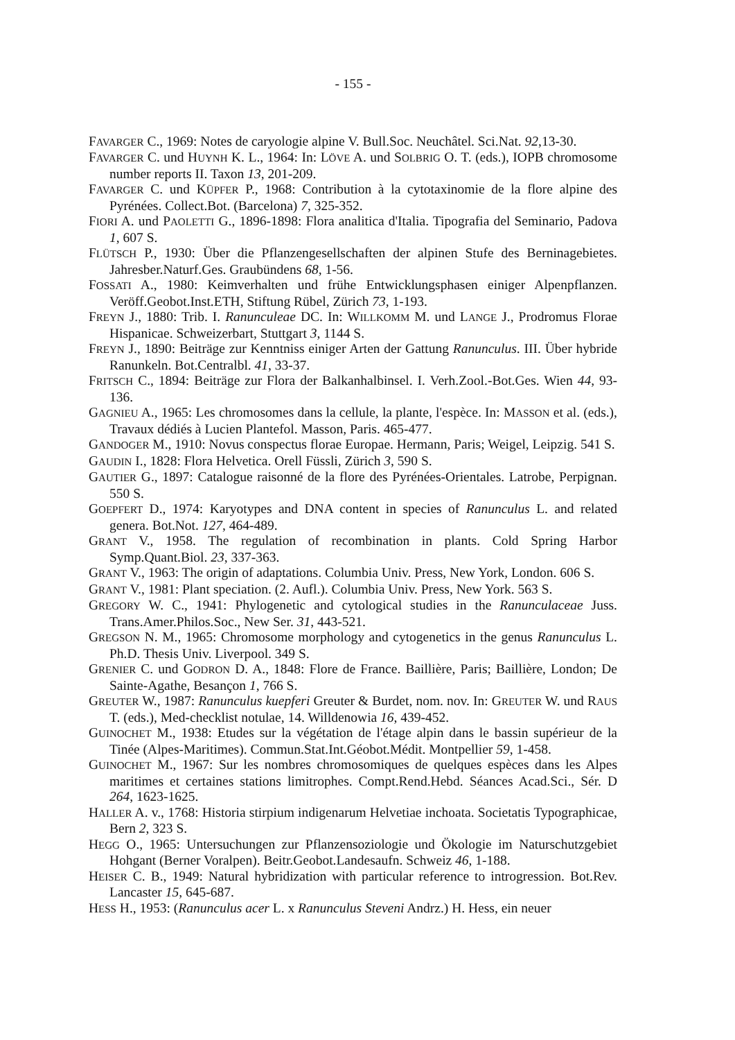- 155 -
FAVARGER C., 1969: Notes de caryologie alpine V. Bull.Soc. Neuchâtel. Sci.Nat. 92,13-30.
FAVARGER C. und HUYNH K. L., 1964: In: LÖVE A. und SOLBRIG O. T. (eds.), IOPB chromosome number reports II. Taxon 13, 201-209.
FAVARGER C. und KÜPFER P., 1968: Contribution à la cytotaxinomie de la flore alpine des Pyrénées. Collect.Bot. (Barcelona) 7, 325-352.
FIORI A. und PAOLETTI G., 1896-1898: Flora analitica d'Italia. Tipografia del Seminario, Padova 1, 607 S.
FLÜTSCH P., 1930: Über die Pflanzengesellschaften der alpinen Stufe des Berninagebietes. Jahresber.Naturf.Ges. Graubündens 68, 1-56.
FOSSATI A., 1980: Keimverhalten und frühe Entwicklungsphasen einiger Alpenpflanzen. Veröff.Geobot.Inst.ETH, Stiftung Rübel, Zürich 73, 1-193.
FREYN J., 1880: Trib. I. Ranunculeae DC. In: WILLKOMM M. und LANGE J., Prodromus Florae Hispanicae. Schweizerbart, Stuttgart 3, 1144 S.
FREYN J., 1890: Beiträge zur Kenntniss einiger Arten der Gattung Ranunculus. III. Über hybride Ranunkeln. Bot.Centralbl. 41, 33-37.
FRITSCH C., 1894: Beiträge zur Flora der Balkanhalbinsel. I. Verh.Zool.-Bot.Ges. Wien 44, 93-136.
GAGNIEU A., 1965: Les chromosomes dans la cellule, la plante, l'espèce. In: MASSON et al. (eds.), Travaux dédiés à Lucien Plantefol. Masson, Paris. 465-477.
GANDOGER M., 1910: Novus conspectus florae Europae. Hermann, Paris; Weigel, Leipzig. 541 S.
GAUDIN I., 1828: Flora Helvetica. Orell Füssli, Zürich 3, 590 S.
GAUTIER G., 1897: Catalogue raisonné de la flore des Pyrénées-Orientales. Latrobe, Perpignan. 550 S.
GOEPFERT D., 1974: Karyotypes and DNA content in species of Ranunculus L. and related genera. Bot.Not. 127, 464-489.
GRANT V., 1958. The regulation of recombination in plants. Cold Spring Harbor Symp.Quant.Biol. 23, 337-363.
GRANT V., 1963: The origin of adaptations. Columbia Univ. Press, New York, London. 606 S.
GRANT V., 1981: Plant speciation. (2. Aufl.). Columbia Univ. Press, New York. 563 S.
GREGORY W. C., 1941: Phylogenetic and cytological studies in the Ranunculaceae Juss. Trans.Amer.Philos.Soc., New Ser. 31, 443-521.
GREGSON N. M., 1965: Chromosome morphology and cytogenetics in the genus Ranunculus L. Ph.D. Thesis Univ. Liverpool. 349 S.
GRENIER C. und GODRON D. A., 1848: Flore de France. Baillière, Paris; Baillière, London; De Sainte-Agathe, Besançon 1, 766 S.
GREUTER W., 1987: Ranunculus kuepferi Greuter & Burdet, nom. nov. In: GREUTER W. und RAUS T. (eds.), Med-checklist notulae, 14. Willdenowia 16, 439-452.
GUINOCHET M., 1938: Etudes sur la végétation de l'étage alpin dans le bassin supérieur de la Tinée (Alpes-Maritimes). Commun.Stat.Int.Géobot.Médit. Montpellier 59, 1-458.
GUINOCHET M., 1967: Sur les nombres chromosomiques de quelques espèces dans les Alpes maritimes et certaines stations limitrophes. Compt.Rend.Hebd. Séances Acad.Sci., Sér. D 264, 1623-1625.
HALLER A. v., 1768: Historia stirpium indigenarum Helvetiae inchoata. Societatis Typographicae, Bern 2, 323 S.
HEGG O., 1965: Untersuchungen zur Pflanzensoziologie und Ökologie im Naturschutzgebiet Hohgant (Berner Voralpen). Beitr.Geobot.Landesaufn. Schweiz 46, 1-188.
HEISER C. B., 1949: Natural hybridization with particular reference to introgression. Bot.Rev. Lancaster 15, 645-687.
HESS H., 1953: (Ranunculus acer L. x Ranunculus Steveni Andrz.) H. Hess, ein neuer